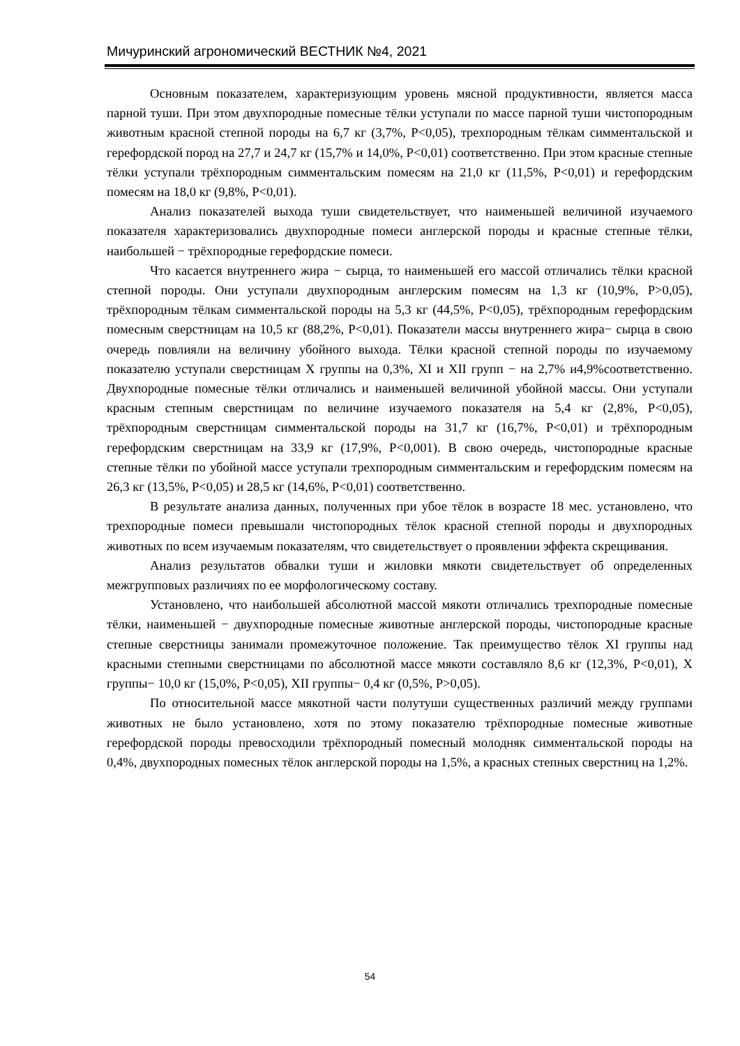Мичуринский агрономический ВЕСТНИК №4, 2021
Основным показателем, характеризующим уровень мясной продуктивности, является масса парной туши. При этом двухпородные помесные тёлки уступали по массе парной туши чистопородным животным красной степной породы на 6,7 кг (3,7%, Р<0,05), трехпородным тёлкам симментальской и герефордской пород на 27,7 и 24,7 кг (15,7% и 14,0%, Р<0,01) соответственно. При этом красные степные тёлки уступали трёхпородным симментальским помесям на 21,0 кг (11,5%, Р<0,01) и герефордским помесям на 18,0 кг (9,8%, Р<0,01).
Анализ показателей выхода туши свидетельствует, что наименьшей величиной изучаемого показателя характеризовались двухпородные помеси англерской породы и красные степные тёлки, наибольшей − трёхпородные герефордские помеси.
Что касается внутреннего жира − сырца, то наименьшей его массой отличались тёлки красной степной породы. Они уступали двухпородным англерским помесям на 1,3 кг (10,9%, Р>0,05), трёхпородным тёлкам симментальской породы на 5,3 кг (44,5%, Р<0,05), трёхпородным герефордским помесным сверстницам на 10,5 кг (88,2%, Р<0,01). Показатели массы внутреннего жира− сырца в свою очередь повлияли на величину убойного выхода. Тёлки красной степной породы по изучаемому показателю уступали сверстницам X группы на 0,3%, XI и XII групп − на 2,7% и4,9%соответственно. Двухпородные помесные тёлки отличались и наименьшей величиной убойной массы. Они уступали красным степным сверстницам по величине изучаемого показателя на 5,4 кг (2,8%, Р<0,05), трёхпородным сверстницам симментальской породы на 31,7 кг (16,7%, Р<0,01) и трёхпородным герефордским сверстницам на 33,9 кг (17,9%, Р<0,001). В свою очередь, чистопородные красные степные тёлки по убойной массе уступали трехпородным симментальским и герефордским помесям на 26,3 кг (13,5%, Р<0,05) и 28,5 кг (14,6%, Р<0,01) соответственно.
В результате анализа данных, полученных при убое тёлок в возрасте 18 мес. установлено, что трехпородные помеси превышали чистопородных тёлок красной степной породы и двухпородных животных по всем изучаемым показателям, что свидетельствует о проявлении эффекта скрещивания.
Анализ результатов обвалки туши и жиловки мякоти свидетельствует об определенных межгрупповых различиях по ее морфологическому составу.
Установлено, что наибольшей абсолютной массой мякоти отличались трехпородные помесные тёлки, наименьшей − двухпородные помесные животные англерской породы, чистопородные красные степные сверстницы занимали промежуточное положение. Так преимущество тёлок XI группы над красными степными сверстницами по абсолютной массе мякоти составляло 8,6 кг (12,3%, Р<0,01), X группы− 10,0 кг (15,0%, Р<0,05), XII группы− 0,4 кг (0,5%, Р>0,05).
По относительной массе мякотной части полутуши существенных различий между группами животных не было установлено, хотя по этому показателю трёхпородные помесные животные герефордской породы превосходили трёхпородный помесный молодняк симментальской породы на 0,4%, двухпородных помесных тёлок англерской породы на 1,5%, а красных степных сверстниц на 1,2%.
54